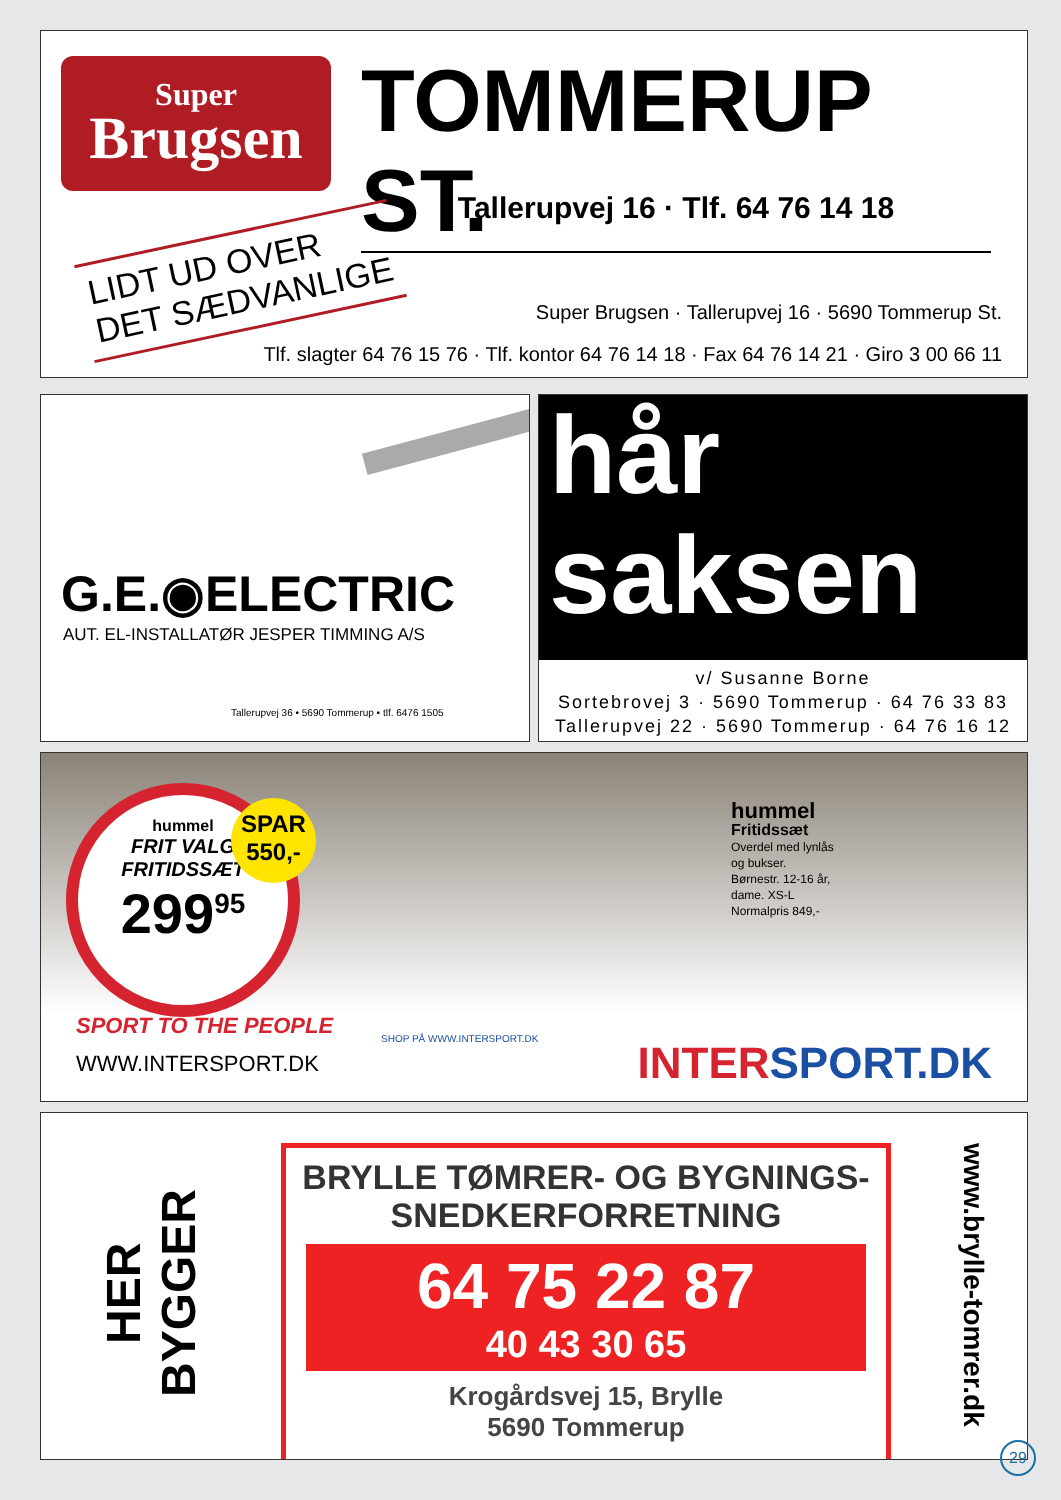Super
Brugsen
TOMMERUP ST.
Tallerupvej 16 · Tlf. 64 76 14 18
LIDT UD OVER
DET SÆDVANLIGE
Super Brugsen · Tallerupvej 16 · 5690 Tommerup St.
Tlf. slagter 64 76 15 76 · Tlf. kontor 64 76 14 18 · Fax 64 76 14 21 · Giro 3 00 66 11
G.E.◉ELECTRIC
AUT. EL-INSTALLATØR JESPER TIMMING A/S
Tallerupvej 36 • 5690 Tommerup • tlf. 6476 1505
hår
saksen
v/ Susanne Borne
Sortebrovej 3 · 5690 Tommerup · 64 76 33 83
Tallerupvej 22 · 5690 Tommerup · 64 76 16 12
hummel
FRIT VALG
FRITIDSSÆT
299<sup>95</sup>
SPAR
550,-
hummel
Fritidssæt
Overdel med lynlås
og bukser.
Børnestr. 12-16 år,
dame. XS-L
Normalpris 849,-
SPORT TO THE PEOPLE
WWW.INTERSPORT.DK
SHOP PÅ WWW.INTERSPORT.DK INTERSPORT.DK
HER BYGGER
BRYLLE TØMRER- OG BYGNINGS-
SNEDKERFORRETNING
64 75 22 87
40 43 30 65
Krogårdsvej 15, Brylle
5690 Tommerup
www.brylle-tomrer.dk
29